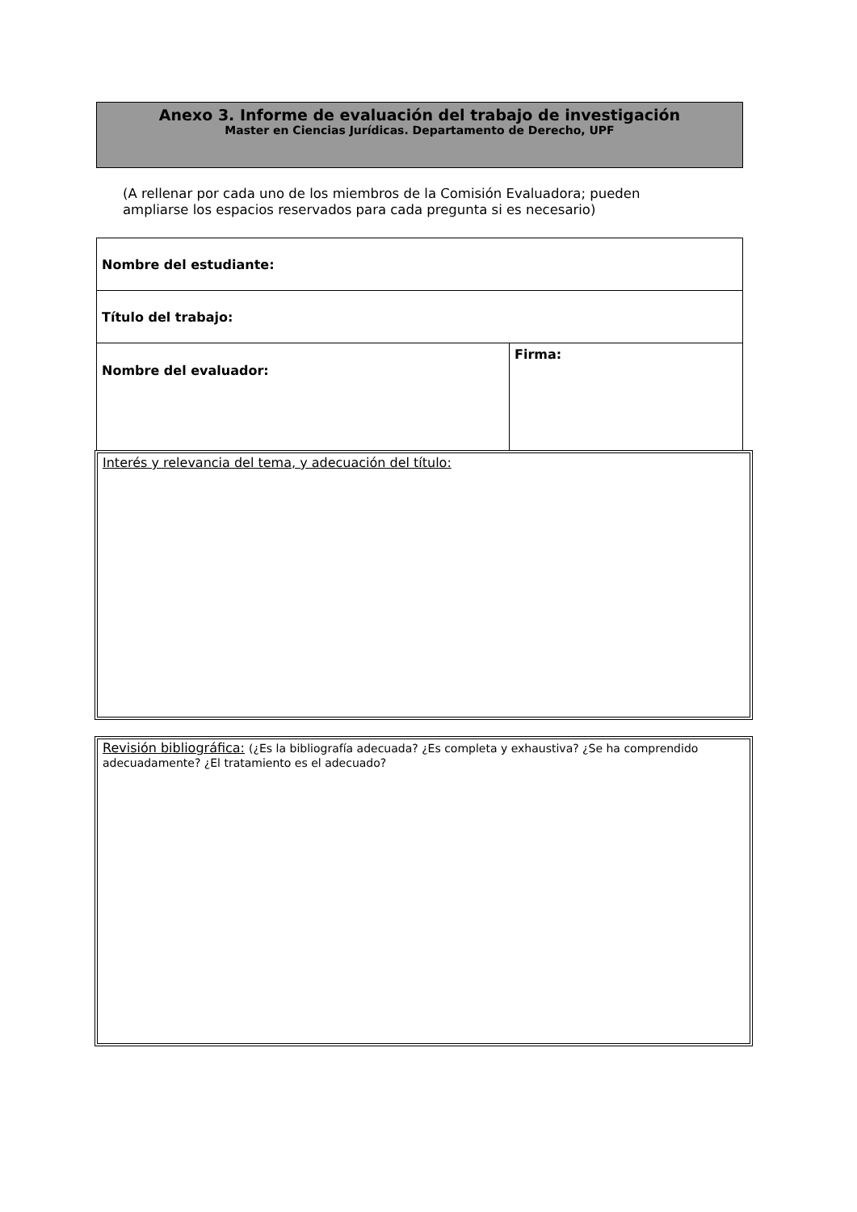Anexo 3. Informe de evaluación del trabajo de investigación
Master en Ciencias Jurídicas. Departamento de Derecho, UPF
(A rellenar por cada uno de los miembros de la Comisión Evaluadora; pueden
ampliarse los espacios reservados para cada pregunta si es necesario)
| Nombre del estudiante: | |
| Título del trabajo: | |
| Nombre del evaluador: | Firma: |
Interés y relevancia del tema, y adecuación del título:
Revisión bibliográfica: (¿Es la bibliografía adecuada? ¿Es completa y exhaustiva? ¿Se ha comprendido adecuadamente? ¿El tratamiento es el adecuado?